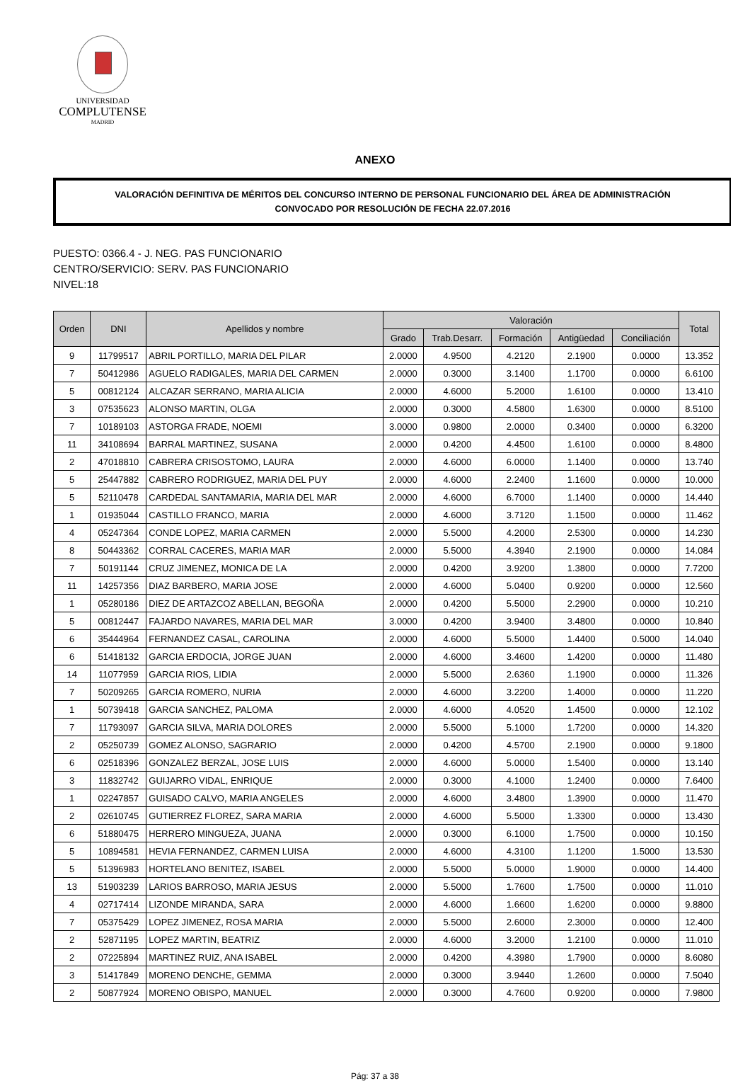UNIVERSIDAD
COMPLUTENSE
MADRID
ANEXO
VALORACIÓN DEFINITIVA DE MÉRITOS DEL CONCURSO INTERNO DE PERSONAL FUNCIONARIO DEL ÁREA DE ADMINISTRACIÓN
CONVOCADO POR RESOLUCIÓN DE FECHA 22.07.2016
PUESTO: 0366.4 - J. NEG. PAS FUNCIONARIO
CENTRO/SERVICIO: SERV. PAS FUNCIONARIO
NIVEL:18
| Orden | DNI | Apellidos y nombre | Valoración | | | | | Total |
| --- | --- | --- | --- | --- | --- | --- | --- | --- |
| | | | Grado | Trab.Desarr. | Formación | Antigüedad | Conciliación | |
| 9 | 11799517 | ABRIL PORTILLO, MARIA DEL PILAR | 2.0000 | 4.9500 | 4.2120 | 2.1900 | 0.0000 | 13.352 |
| 7 | 50412986 | AGUELO RADIGALES, MARIA DEL CARMEN | 2.0000 | 0.3000 | 3.1400 | 1.1700 | 0.0000 | 6.6100 |
| 5 | 00812124 | ALCAZAR SERRANO, MARIA ALICIA | 2.0000 | 4.6000 | 5.2000 | 1.6100 | 0.0000 | 13.410 |
| 3 | 07535623 | ALONSO MARTIN, OLGA | 2.0000 | 0.3000 | 4.5800 | 1.6300 | 0.0000 | 8.5100 |
| 7 | 10189103 | ASTORGA FRADE, NOEMI | 3.0000 | 0.9800 | 2.0000 | 0.3400 | 0.0000 | 6.3200 |
| 11 | 34108694 | BARRAL MARTINEZ, SUSANA | 2.0000 | 0.4200 | 4.4500 | 1.6100 | 0.0000 | 8.4800 |
| 2 | 47018810 | CABRERA CRISOSTOMO, LAURA | 2.0000 | 4.6000 | 6.0000 | 1.1400 | 0.0000 | 13.740 |
| 5 | 25447882 | CABRERO RODRIGUEZ, MARIA DEL PUY | 2.0000 | 4.6000 | 2.2400 | 1.1600 | 0.0000 | 10.000 |
| 5 | 52110478 | CARDEDAL SANTAMARIA, MARIA DEL MAR | 2.0000 | 4.6000 | 6.7000 | 1.1400 | 0.0000 | 14.440 |
| 1 | 01935044 | CASTILLO FRANCO, MARIA | 2.0000 | 4.6000 | 3.7120 | 1.1500 | 0.0000 | 11.462 |
| 4 | 05247364 | CONDE LOPEZ, MARIA CARMEN | 2.0000 | 5.5000 | 4.2000 | 2.5300 | 0.0000 | 14.230 |
| 8 | 50443362 | CORRAL CACERES, MARIA MAR | 2.0000 | 5.5000 | 4.3940 | 2.1900 | 0.0000 | 14.084 |
| 7 | 50191144 | CRUZ JIMENEZ, MONICA DE LA | 2.0000 | 0.4200 | 3.9200 | 1.3800 | 0.0000 | 7.7200 |
| 11 | 14257356 | DIAZ BARBERO, MARIA JOSE | 2.0000 | 4.6000 | 5.0400 | 0.9200 | 0.0000 | 12.560 |
| 1 | 05280186 | DIEZ DE ARTAZCOZ ABELLAN, BEGOÑA | 2.0000 | 0.4200 | 5.5000 | 2.2900 | 0.0000 | 10.210 |
| 5 | 00812447 | FAJARDO NAVARES, MARIA DEL MAR | 3.0000 | 0.4200 | 3.9400 | 3.4800 | 0.0000 | 10.840 |
| 6 | 35444964 | FERNANDEZ CASAL, CAROLINA | 2.0000 | 4.6000 | 5.5000 | 1.4400 | 0.5000 | 14.040 |
| 6 | 51418132 | GARCIA ERDOCIA, JORGE JUAN | 2.0000 | 4.6000 | 3.4600 | 1.4200 | 0.0000 | 11.480 |
| 14 | 11077959 | GARCIA RIOS, LIDIA | 2.0000 | 5.5000 | 2.6360 | 1.1900 | 0.0000 | 11.326 |
| 7 | 50209265 | GARCIA ROMERO, NURIA | 2.0000 | 4.6000 | 3.2200 | 1.4000 | 0.0000 | 11.220 |
| 1 | 50739418 | GARCIA SANCHEZ, PALOMA | 2.0000 | 4.6000 | 4.0520 | 1.4500 | 0.0000 | 12.102 |
| 7 | 11793097 | GARCIA SILVA, MARIA DOLORES | 2.0000 | 5.5000 | 5.1000 | 1.7200 | 0.0000 | 14.320 |
| 2 | 05250739 | GOMEZ ALONSO, SAGRARIO | 2.0000 | 0.4200 | 4.5700 | 2.1900 | 0.0000 | 9.1800 |
| 6 | 02518396 | GONZALEZ BERZAL, JOSE LUIS | 2.0000 | 4.6000 | 5.0000 | 1.5400 | 0.0000 | 13.140 |
| 3 | 11832742 | GUIJARRO VIDAL, ENRIQUE | 2.0000 | 0.3000 | 4.1000 | 1.2400 | 0.0000 | 7.6400 |
| 1 | 02247857 | GUISADO CALVO, MARIA ANGELES | 2.0000 | 4.6000 | 3.4800 | 1.3900 | 0.0000 | 11.470 |
| 2 | 02610745 | GUTIERREZ FLOREZ, SARA MARIA | 2.0000 | 4.6000 | 5.5000 | 1.3300 | 0.0000 | 13.430 |
| 6 | 51880475 | HERRERO MINGUEZA, JUANA | 2.0000 | 0.3000 | 6.1000 | 1.7500 | 0.0000 | 10.150 |
| 5 | 10894581 | HEVIA FERNANDEZ, CARMEN LUISA | 2.0000 | 4.6000 | 4.3100 | 1.1200 | 1.5000 | 13.530 |
| 5 | 51396983 | HORTELANO BENITEZ, ISABEL | 2.0000 | 5.5000 | 5.0000 | 1.9000 | 0.0000 | 14.400 |
| 13 | 51903239 | LARIOS BARROSO, MARIA JESUS | 2.0000 | 5.5000 | 1.7600 | 1.7500 | 0.0000 | 11.010 |
| 4 | 02717414 | LIZONDE MIRANDA, SARA | 2.0000 | 4.6000 | 1.6600 | 1.6200 | 0.0000 | 9.8800 |
| 7 | 05375429 | LOPEZ JIMENEZ, ROSA MARIA | 2.0000 | 5.5000 | 2.6000 | 2.3000 | 0.0000 | 12.400 |
| 2 | 52871195 | LOPEZ MARTIN, BEATRIZ | 2.0000 | 4.6000 | 3.2000 | 1.2100 | 0.0000 | 11.010 |
| 2 | 07225894 | MARTINEZ RUIZ, ANA ISABEL | 2.0000 | 0.4200 | 4.3980 | 1.7900 | 0.0000 | 8.6080 |
| 3 | 51417849 | MORENO DENCHE, GEMMA | 2.0000 | 0.3000 | 3.9440 | 1.2600 | 0.0000 | 7.5040 |
| 2 | 50877924 | MORENO OBISPO, MANUEL | 2.0000 | 0.3000 | 4.7600 | 0.9200 | 0.0000 | 7.9800 |
Pág: 37 a 38